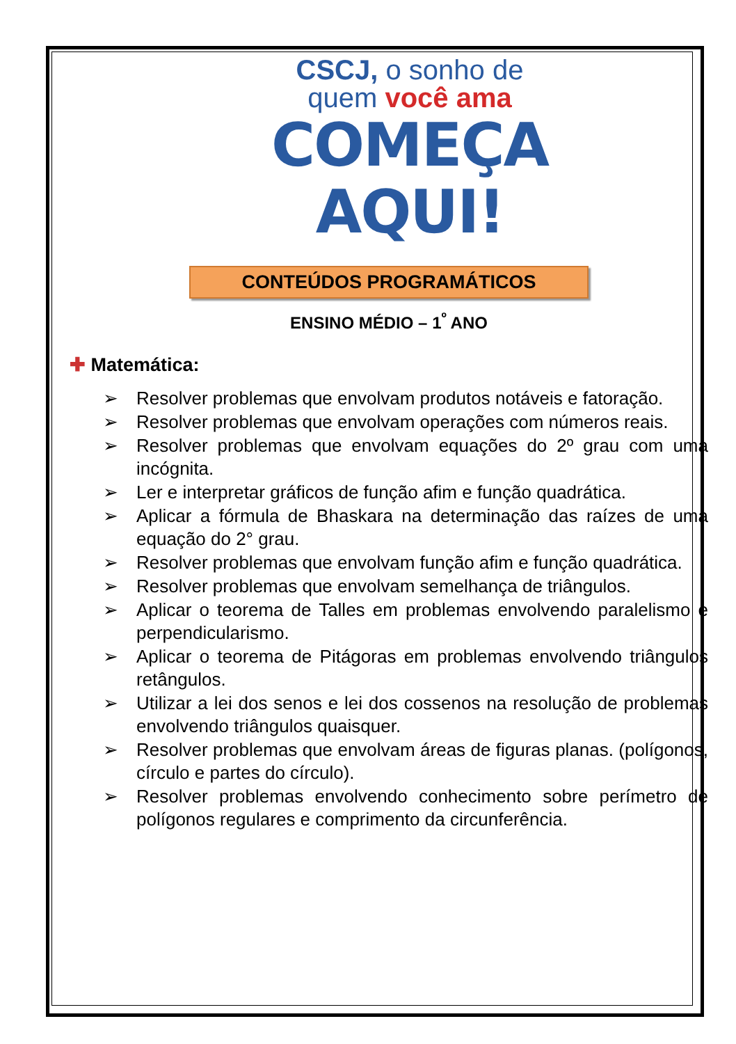CSCJ, o sonho de
quem você ama
COMEÇA
AQUI!
CONTEÚDOS PROGRAMÁTICOS
ENSINO MÉDIO – 1<sup>º</sup> ANO
✚ Matemática:
➢ Resolver problemas que envolvam produtos notáveis e fatoração.
➢ Resolver problemas que envolvam operações com números reais.
➢ Resolver problemas que envolvam equações do 2º grau com uma incógnita.
➢ Ler e interpretar gráficos de função afim e função quadrática.
➢ Aplicar a fórmula de Bhaskara na determinação das raízes de uma equação do 2° grau.
➢ Resolver problemas que envolvam função afim e função quadrática.
➢ Resolver problemas que envolvam semelhança de triângulos.
➢ Aplicar o teorema de Talles em problemas envolvendo paralelismo e perpendicularismo.
➢ Aplicar o teorema de Pitágoras em problemas envolvendo triângulos retângulos.
➢ Utilizar a lei dos senos e lei dos cossenos na resolução de problemas envolvendo triângulos quaisquer.
➢ Resolver problemas que envolvam áreas de figuras planas. (polígonos, círculo e partes do círculo).
➢ Resolver problemas envolvendo conhecimento sobre perímetro de polígonos regulares e comprimento da circunferência.